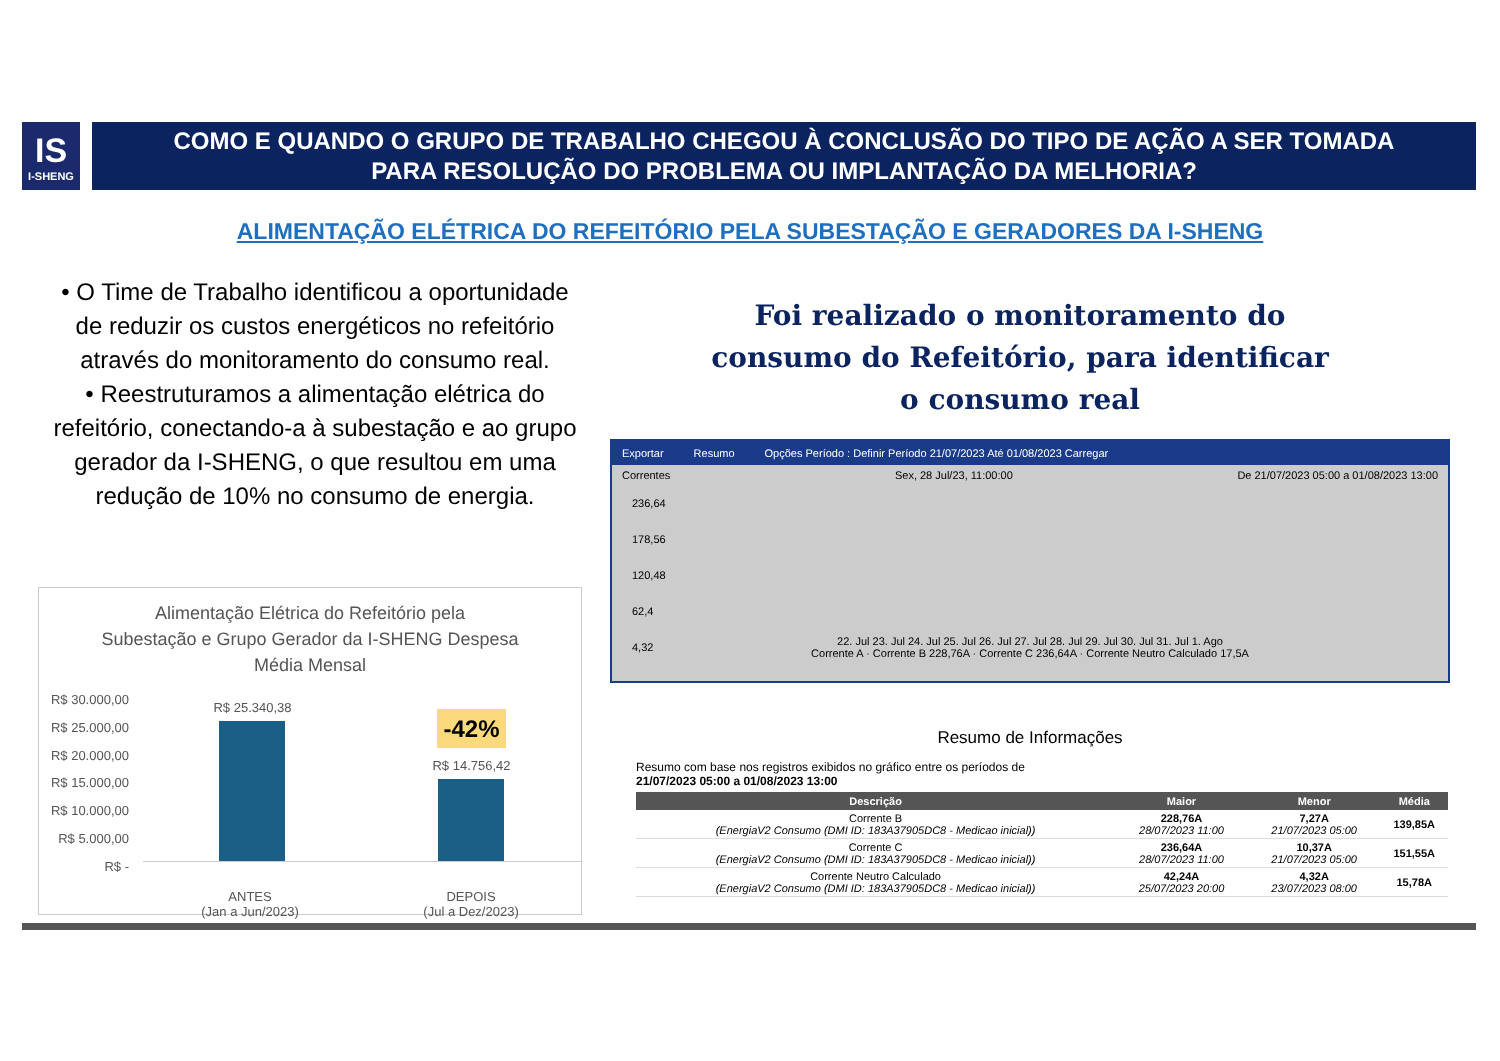IS
I-SHENG
COMO E QUANDO O GRUPO DE TRABALHO CHEGOU À CONCLUSÃO DO TIPO DE AÇÃO A SER TOMADA
PARA RESOLUÇÃO DO PROBLEMA OU IMPLANTAÇÃO DA MELHORIA?
ALIMENTAÇÃO ELÉTRICA DO REFEITÓRIO PELA SUBESTAÇÃO E GERADORES DA I-SHENG
• O Time de Trabalho identificou a oportunidade de reduzir os custos energéticos no refeitório através do monitoramento do consumo real.
• Reestruturamos a alimentação elétrica do refeitório, conectando-a à subestação e ao grupo gerador da I-SHENG, o que resultou em uma redução de 10% no consumo de energia.
Alimentação Elétrica do Refeitório pela
Subestação e Grupo Gerador da I-SHENG Despesa
Média Mensal
R$ 30.000,00
R$ 25.000,00
R$ 20.000,00
R$ 15.000,00
R$ 10.000,00
R$ 5.000,00
R$ -
R$ 25.340,38
-42%
R$ 14.756,42
ANTES
(Jan a Jun/2023)
DEPOIS
(Jul a Dez/2023)
Foi realizado o monitoramento do consumo do Refeitório, para identificar o consumo real
Exportar Resumo Opções Período : Definir Período 21/07/2023 Até 01/08/2023 Carregar
Correntes Sex, 28 Jul/23, 11:00:00 De 21/07/2023 05:00 a 01/08/2023 13:00
236,64
178,56
120,48
62,4
4,32
22. Jul 23. Jul 24. Jul 25. Jul 26. Jul 27. Jul 28. Jul 29. Jul 30. Jul 31. Jul 1. Ago
Corrente A · Corrente B 228,76A · Corrente C 236,64A · Corrente Neutro Calculado 17,5A
Resumo de Informações
Resumo com base nos registros exibidos no gráfico entre os períodos de
21/07/2023 05:00 a 01/08/2023 13:00
| Descrição | Maior | Menor | Média |
| --- | --- | --- | --- |
| Corrente B (EnergiaV2 Consumo (DMI ID: 183A37905DC8 - Medicao inicial)) | 228,76A 28/07/2023 11:00 | 7,27A 21/07/2023 05:00 | 139,85A |
| Corrente C (EnergiaV2 Consumo (DMI ID: 183A37905DC8 - Medicao inicial)) | 236,64A 28/07/2023 11:00 | 10,37A 21/07/2023 05:00 | 151,55A |
| Corrente Neutro Calculado (EnergiaV2 Consumo (DMI ID: 183A37905DC8 - Medicao inicial)) | 42,24A 25/07/2023 20:00 | 4,32A 23/07/2023 08:00 | 15,78A |